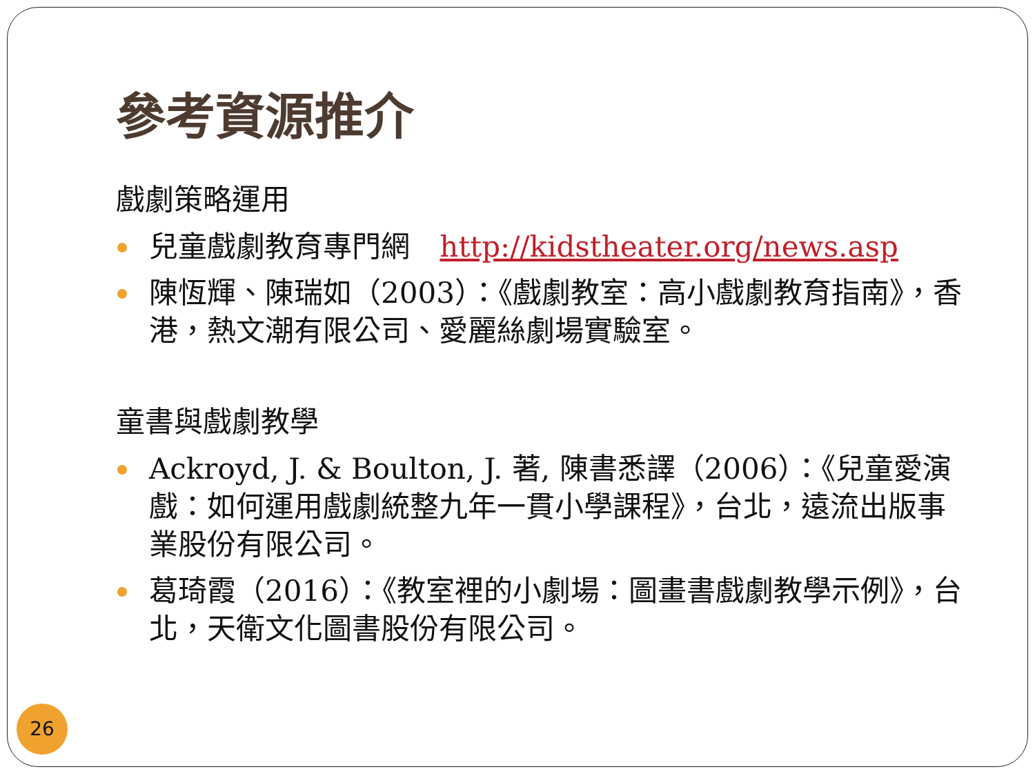參考資源推介
戲劇策略運用
兒童戲劇教育專門網 http://kidstheater.org/news.asp
陳恆輝、陳瑞如（2003）：《戲劇教室：高小戲劇教育指南》，香港，熱文潮有限公司、愛麗絲劇場實驗室。
童書與戲劇教學
Ackroyd, J. & Boulton, J. 著, 陳書悉譯（2006）：《兒童愛演戲：如何運用戲劇統整九年一貫小學課程》，台北，遠流出版事業股份有限公司。
葛琦霞（2016）：《教室裡的小劇場：圖畫書戲劇教學示例》，台北，天衛文化圖書股份有限公司。
26